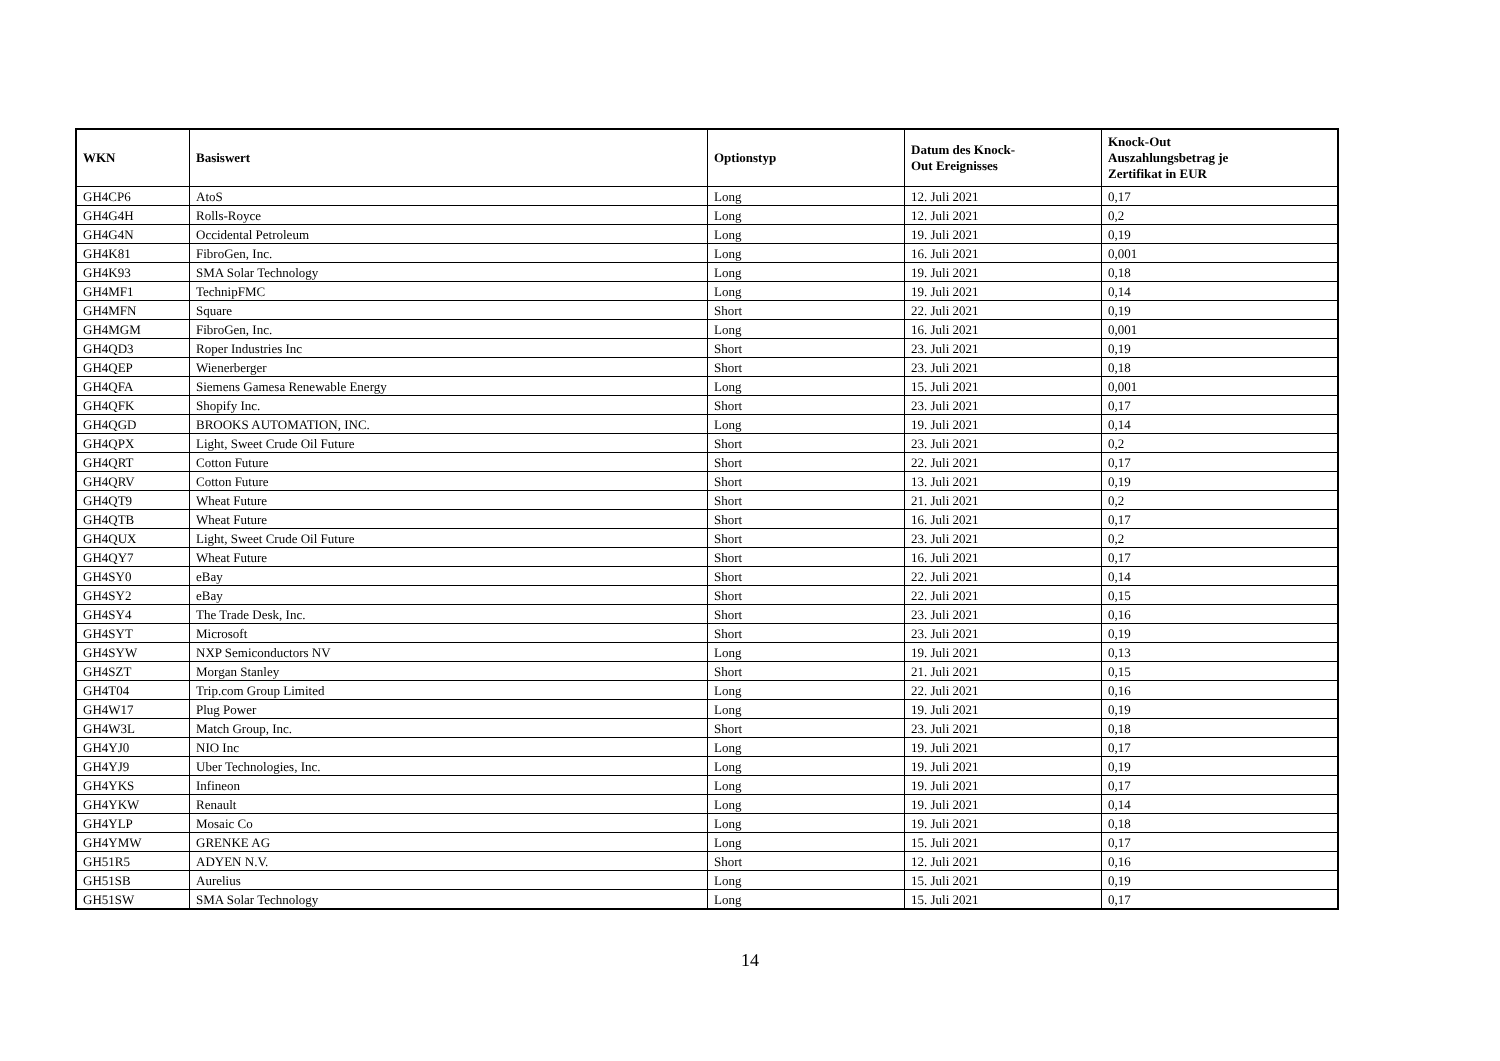| WKN | Basiswert | Optionstyp | Datum des Knock- Out Ereignisses | Knock-Out Auszahlungsbetrag je Zertifikat in EUR |
| --- | --- | --- | --- | --- |
| GH4CP6 | AtoS | Long | 12. Juli 2021 | 0,17 |
| GH4G4H | Rolls-Royce | Long | 12. Juli 2021 | 0,2 |
| GH4G4N | Occidental Petroleum | Long | 19. Juli 2021 | 0,19 |
| GH4K81 | FibroGen, Inc. | Long | 16. Juli 2021 | 0,001 |
| GH4K93 | SMA Solar Technology | Long | 19. Juli 2021 | 0,18 |
| GH4MF1 | TechnipFMC | Long | 19. Juli 2021 | 0,14 |
| GH4MFN | Square | Short | 22. Juli 2021 | 0,19 |
| GH4MGM | FibroGen, Inc. | Long | 16. Juli 2021 | 0,001 |
| GH4QD3 | Roper Industries Inc | Short | 23. Juli 2021 | 0,19 |
| GH4QEP | Wienerberger | Short | 23. Juli 2021 | 0,18 |
| GH4QFA | Siemens Gamesa Renewable Energy | Long | 15. Juli 2021 | 0,001 |
| GH4QFK | Shopify Inc. | Short | 23. Juli 2021 | 0,17 |
| GH4QGD | BROOKS AUTOMATION, INC. | Long | 19. Juli 2021 | 0,14 |
| GH4QPX | Light, Sweet Crude Oil Future | Short | 23. Juli 2021 | 0,2 |
| GH4QRT | Cotton Future | Short | 22. Juli 2021 | 0,17 |
| GH4QRV | Cotton Future | Short | 13. Juli 2021 | 0,19 |
| GH4QT9 | Wheat Future | Short | 21. Juli 2021 | 0,2 |
| GH4QTB | Wheat Future | Short | 16. Juli 2021 | 0,17 |
| GH4QUX | Light, Sweet Crude Oil Future | Short | 23. Juli 2021 | 0,2 |
| GH4QY7 | Wheat Future | Short | 16. Juli 2021 | 0,17 |
| GH4SY0 | eBay | Short | 22. Juli 2021 | 0,14 |
| GH4SY2 | eBay | Short | 22. Juli 2021 | 0,15 |
| GH4SY4 | The Trade Desk, Inc. | Short | 23. Juli 2021 | 0,16 |
| GH4SYT | Microsoft | Short | 23. Juli 2021 | 0,19 |
| GH4SYW | NXP Semiconductors NV | Long | 19. Juli 2021 | 0,13 |
| GH4SZT | Morgan Stanley | Short | 21. Juli 2021 | 0,15 |
| GH4T04 | Trip.com Group Limited | Long | 22. Juli 2021 | 0,16 |
| GH4W17 | Plug Power | Long | 19. Juli 2021 | 0,19 |
| GH4W3L | Match Group, Inc. | Short | 23. Juli 2021 | 0,18 |
| GH4YJ0 | NIO Inc | Long | 19. Juli 2021 | 0,17 |
| GH4YJ9 | Uber Technologies, Inc. | Long | 19. Juli 2021 | 0,19 |
| GH4YKS | Infineon | Long | 19. Juli 2021 | 0,17 |
| GH4YKW | Renault | Long | 19. Juli 2021 | 0,14 |
| GH4YLP | Mosaic Co | Long | 19. Juli 2021 | 0,18 |
| GH4YMW | GRENKE AG | Long | 15. Juli 2021 | 0,17 |
| GH51R5 | ADYEN N.V. | Short | 12. Juli 2021 | 0,16 |
| GH51SB | Aurelius | Long | 15. Juli 2021 | 0,19 |
| GH51SW | SMA Solar Technology | Long | 15. Juli 2021 | 0,17 |
14